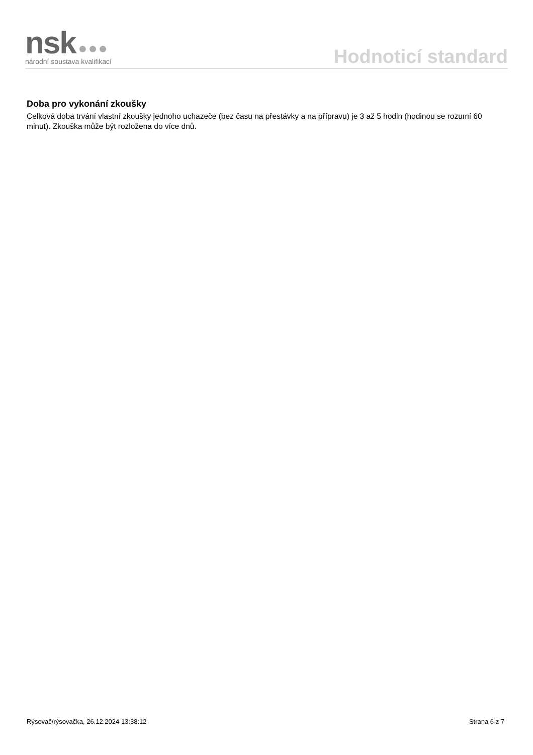nsk ●●●
národní soustava kvalifikací
Hodnoticí standard
Doba pro vykonání zkoušky
Celková doba trvání vlastní zkoušky jednoho uchazeče (bez času na přestávky a na přípravu) je 3 až 5 hodin (hodinou se rozumí 60 minut). Zkouška může být rozložena do více dnů.
Rýsovač/rýsovačka, 26.12.2024 13:38:12 Strana 6 z 7